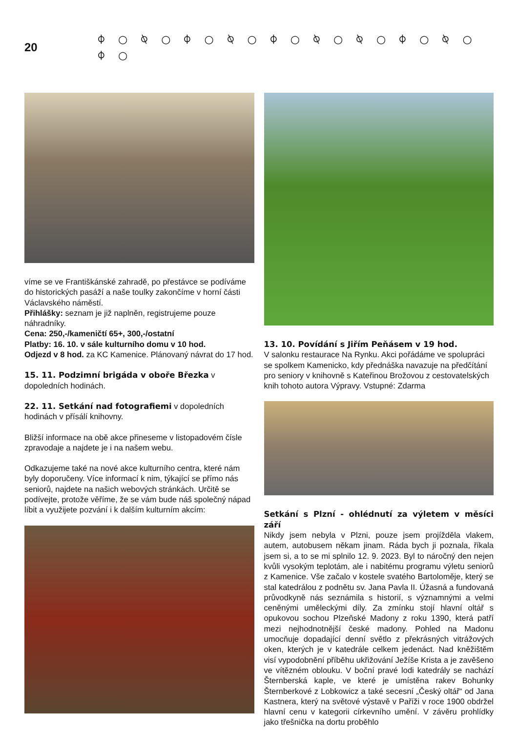20
⌽ ○ ⍉ ○ ⌽ ○ ⍉ ○ ⌽ ○ ⍉ ○ ⍉ ○ ⌽ ○ ⍉ ○ ⌽ ○
víme se ve Františkánské zahradě, po přestávce se podíváme do historických pasáží a naše toulky zakončíme v horní části Václavského náměstí.
Přihlášky: seznam je již naplněn, registrujeme pouze náhradníky.
Cena: 250,-/kameničtí 65+, 300,-/ostatní
Platby: 16. 10. v sále kulturního domu v 10 hod.
Odjezd v 8 hod. za KC Kamenice. Plánovaný návrat do 17 hod.
15. 11. Podzimní brigáda v oboře Březka v dopoledních hodinách.
22. 11. Setkání nad fotografiemi v dopoledních hodinách v přísálí knihovny.
Bližší informace na obě akce přineseme v listopadovém čísle zpravodaje a najdete je i na našem webu.
Odkazujeme také na nové akce kulturního centra, které nám byly doporučeny. Více informací k nim, týkající se přímo nás seniorů, najdete na našich webových stránkách. Určitě se podívejte, protože věříme, že se vám bude náš společný nápad líbit a využijete pozvání i k dalším kulturním akcím:
13. 10. Povídání s Jiřím Peňásem v 19 hod.
V salonku restaurace Na Rynku. Akci pořádáme ve spolupráci se spolkem Kamenicko, kdy přednáška navazuje na předčítání pro seniory v knihovně s Kateřinou Brožovou z cestovatelských knih tohoto autora Výpravy. Vstupné: Zdarma
Setkání s Plzní - ohlédnutí za výletem v měsíci září
Nikdy jsem nebyla v Plzni, pouze jsem projížděla vlakem, autem, autobusem někam jinam. Ráda bych ji poznala, říkala jsem si, a to se mi splnilo 12. 9. 2023. Byl to náročný den nejen kvůli vysokým teplotám, ale i nabitému programu výletu seniorů z Kamenice. Vše začalo v kostele svatého Bartoloměje, který se stal katedrálou z podnětu sv. Jana Pavla II. Úžasná a fundovaná průvodkyně nás seznámila s historií, s významnými a velmi ceněnými uměleckými díly. Za zmínku stojí hlavní oltář s opukovou sochou Plzeňské Madony z roku 1390, která patří mezi nejhodnotnější české madony. Pohled na Madonu umocňuje dopadající denní světlo z překrásných vitrážových oken, kterých je v katedrále celkem jedenáct. Nad kněžištěm visí vypodobnění příběhu ukřižování Ježíše Krista a je zavěšeno ve vítězném oblouku. V boční pravé lodi katedrály se nachází Šternberská kaple, ve které je umístěna rakev Bohunky Šternberkové z Lobkowicz a také secesní „Český oltář“ od Jana Kastnera, který na světové výstavě v Paříži v roce 1900 obdržel hlavní cenu v kategorii církevního umění. V závěru prohlídky jako třešnička na dortu proběhlo